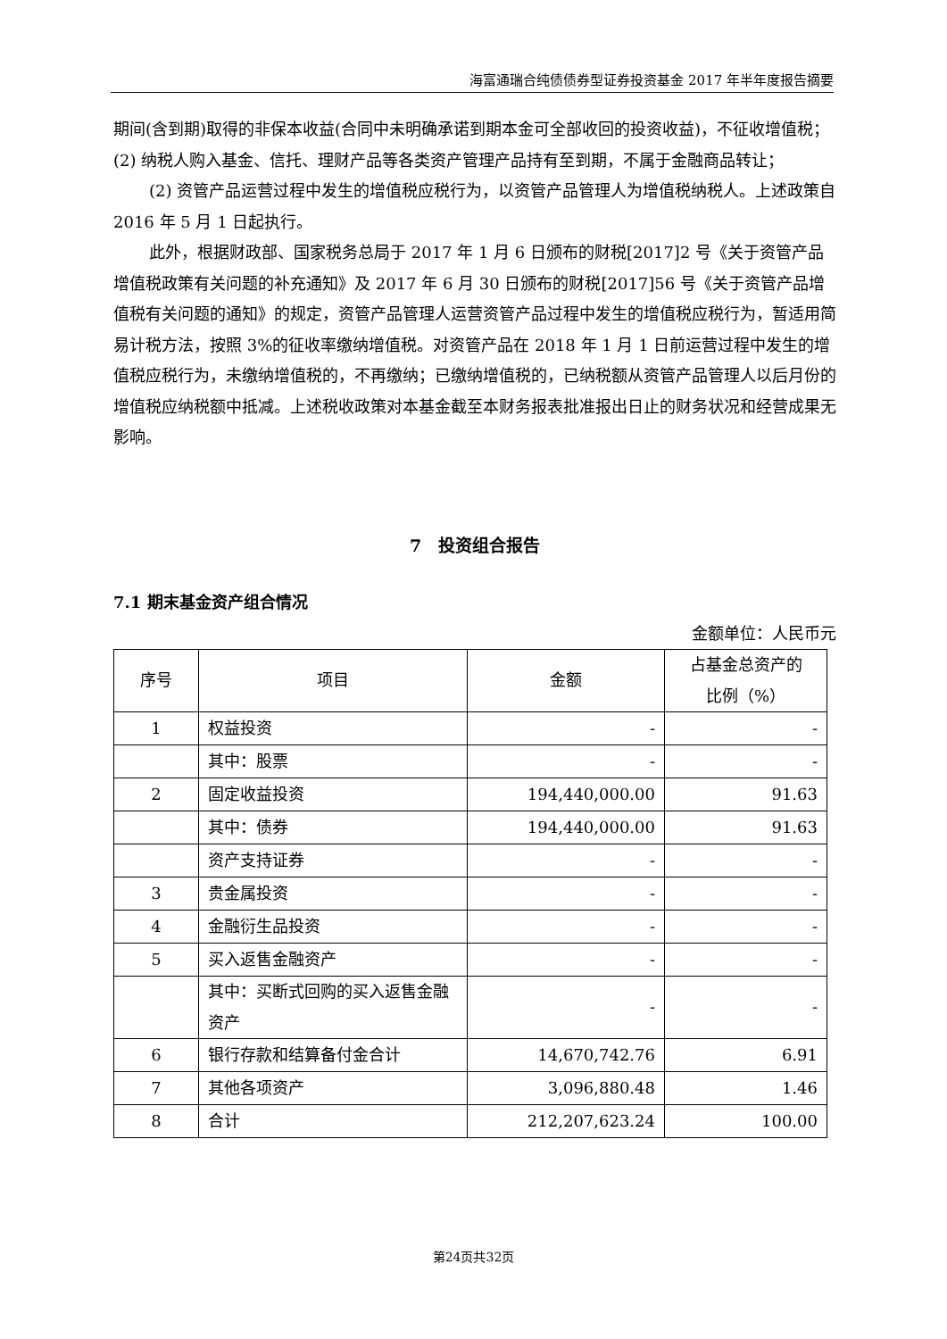海富通瑞合纯债债券型证券投资基金 2017 年半年度报告摘要
期间(含到期)取得的非保本收益(合同中未明确承诺到期本金可全部收回的投资收益)，不征收增值税；(2) 纳税人购入基金、信托、理财产品等各类资产管理产品持有至到期，不属于金融商品转让；
(2) 资管产品运营过程中发生的增值税应税行为，以资管产品管理人为增值税纳税人。上述政策自 2016 年 5 月 1 日起执行。
此外，根据财政部、国家税务总局于 2017 年 1 月 6 日颁布的财税[2017]2 号《关于资管产品增值税政策有关问题的补充通知》及 2017 年 6 月 30 日颁布的财税[2017]56 号《关于资管产品增值税有关问题的通知》的规定，资管产品管理人运营资管产品过程中发生的增值税应税行为，暂适用简易计税方法，按照 3%的征收率缴纳增值税。对资管产品在 2018 年 1 月 1 日前运营过程中发生的增值税应税行为，未缴纳增值税的，不再缴纳；已缴纳增值税的，已纳税额从资管产品管理人以后月份的增值税应纳税额中抵减。上述税收政策对本基金截至本财务报表批准报出日止的财务状况和经营成果无影响。
7　投资组合报告
7.1 期末基金资产组合情况
金额单位：人民币元
| 序号 | 项目 | 金额 | 占基金总资产的 比例（%） |
| 1 | 权益投资 | - | - |
| | 其中：股票 | - | - |
| 2 | 固定收益投资 | 194,440,000.00 | 91.63 |
| | 其中：债券 | 194,440,000.00 | 91.63 |
| | 资产支持证券 | - | - |
| 3 | 贵金属投资 | - | - |
| 4 | 金融衍生品投资 | - | - |
| 5 | 买入返售金融资产 | - | - |
| | 其中：买断式回购的买入返售金融资产 | - | - |
| 6 | 银行存款和结算备付金合计 | 14,670,742.76 | 6.91 |
| 7 | 其他各项资产 | 3,096,880.48 | 1.46 |
| 8 | 合计 | 212,207,623.24 | 100.00 |
第24页共32页